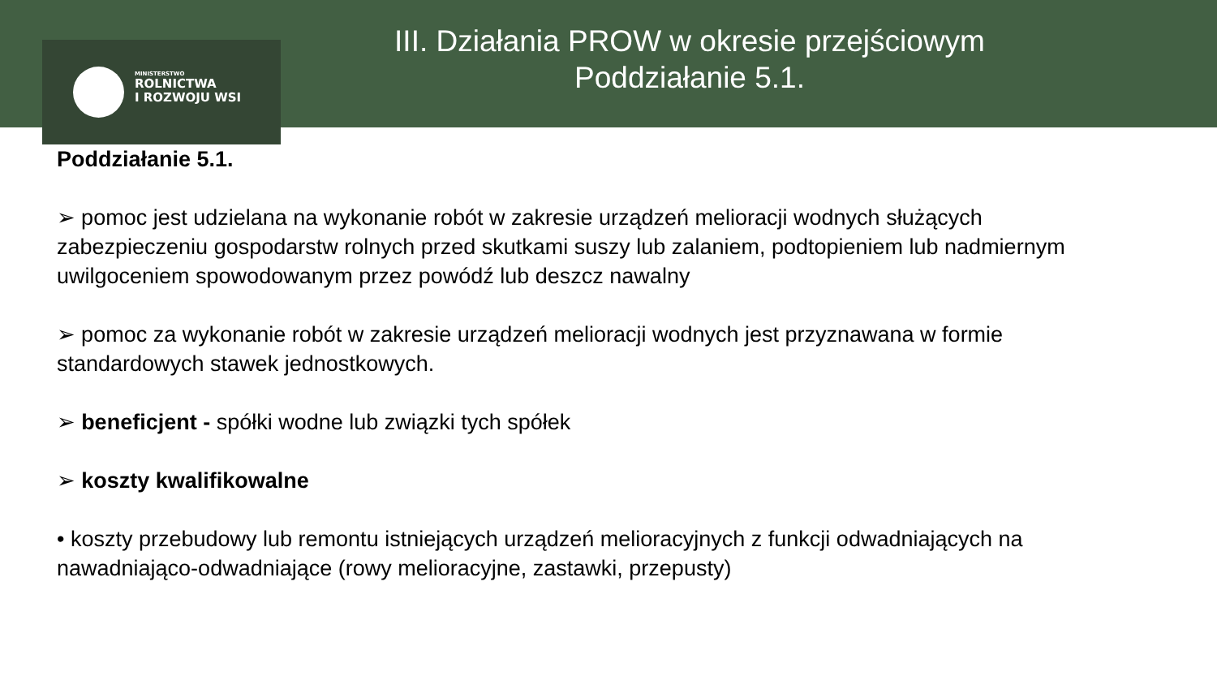MINISTERSTWO
ROLNICTWA
I ROZWOJU WSI
III. Działania PROW w okresie przejściowym
Poddziałanie 5.1.
Poddziałanie 5.1.
➢ pomoc jest udzielana na wykonanie robót w zakresie urządzeń melioracji wodnych służących zabezpieczeniu gospodarstw rolnych przed skutkami suszy lub zalaniem, podtopieniem lub nadmiernym uwilgoceniem spowodowanym przez powódź lub deszcz nawalny
➢ pomoc za wykonanie robót w zakresie urządzeń melioracji wodnych jest przyznawana w formie standardowych stawek jednostkowych.
➢ beneficjent - spółki wodne lub związki tych spółek
➢ koszty kwalifikowalne
• koszty przebudowy lub remontu istniejących urządzeń melioracyjnych z funkcji odwadniających na nawadniająco-odwadniające (rowy melioracyjne, zastawki, przepusty)